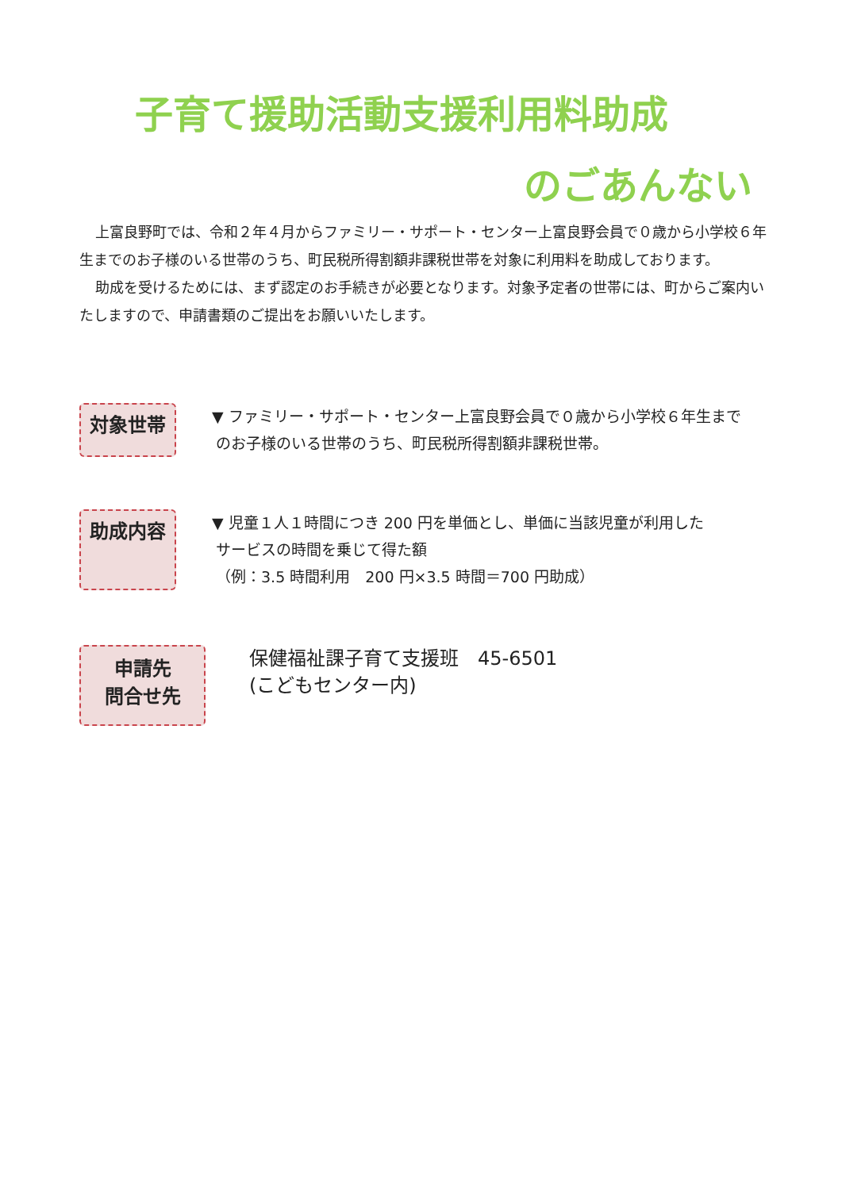子育て援助活動支援利用料助成
のごあんない
上富良野町では、令和２年４月からファミリー・サポート・センター上富良野会員で０歳から小学校６年生までのお子様のいる世帯のうち、町民税所得割額非課税世帯を対象に利用料を助成しております。
助成を受けるためには、まず認定のお手続きが必要となります。対象予定者の世帯には、町からご案内いたしますので、申請書類のご提出をお願いいたします。
対象世帯
▼ ファミリー・サポート・センター上富良野会員で０歳から小学校６年生まで
のお子様のいる世帯のうち、町民税所得割額非課税世帯。
助成内容
▼ 児童１人１時間につき 200 円を単価とし、単価に当該児童が利用した
サービスの時間を乗じて得た額
（例：3.5 時間利用　200 円×3.5 時間＝700 円助成）
申請先
問合せ先
保健福祉課子育て支援班　45-6501
(こどもセンター内)